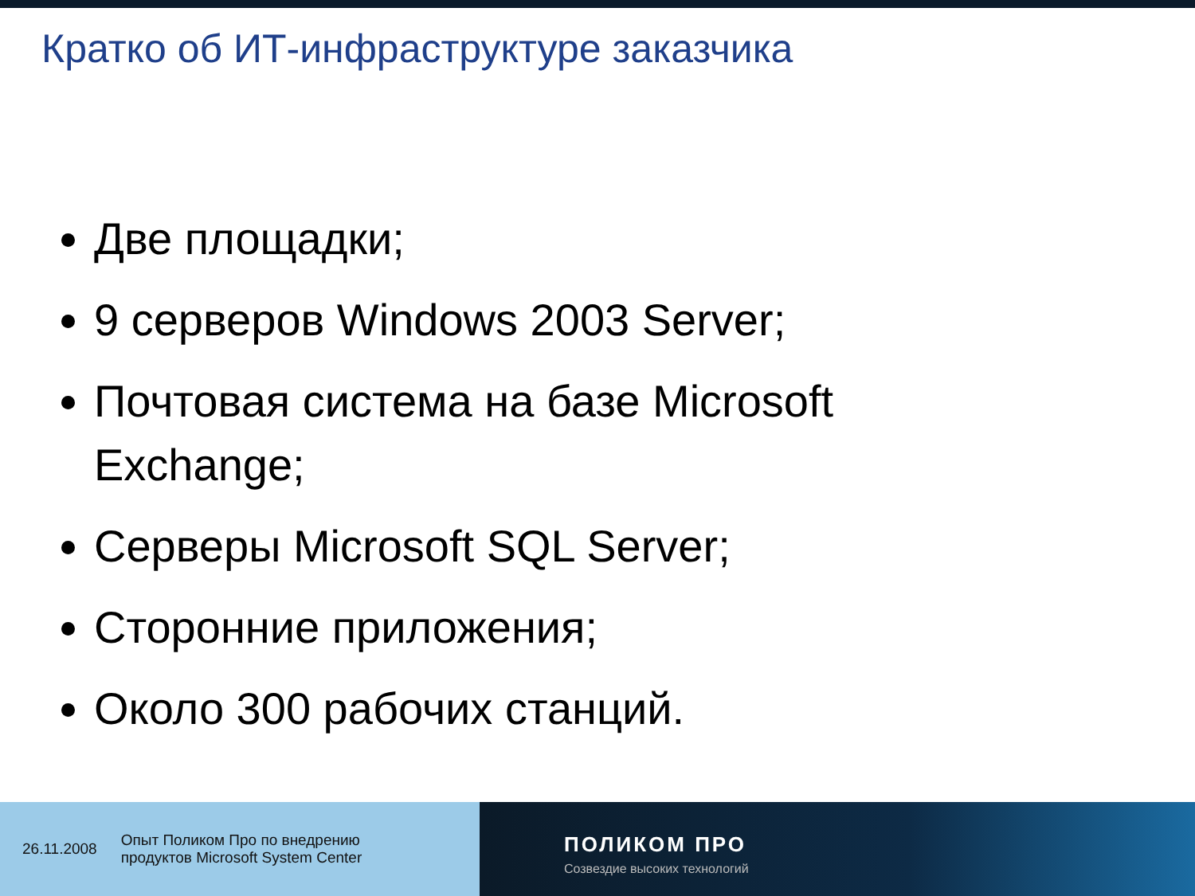Кратко об ИТ-инфраструктуре заказчика
Две площадки;
9 серверов Windows 2003 Server;
Почтовая система на базе Microsoft Exchange;
Серверы Microsoft SQL Server;
Сторонние приложения;
Около 300 рабочих станций.
26.11.2008 Опыт Поликом Про по внедрению
продуктов Microsoft System Center
ПОЛИКОМ ПРО
Созвездие высоких технологий